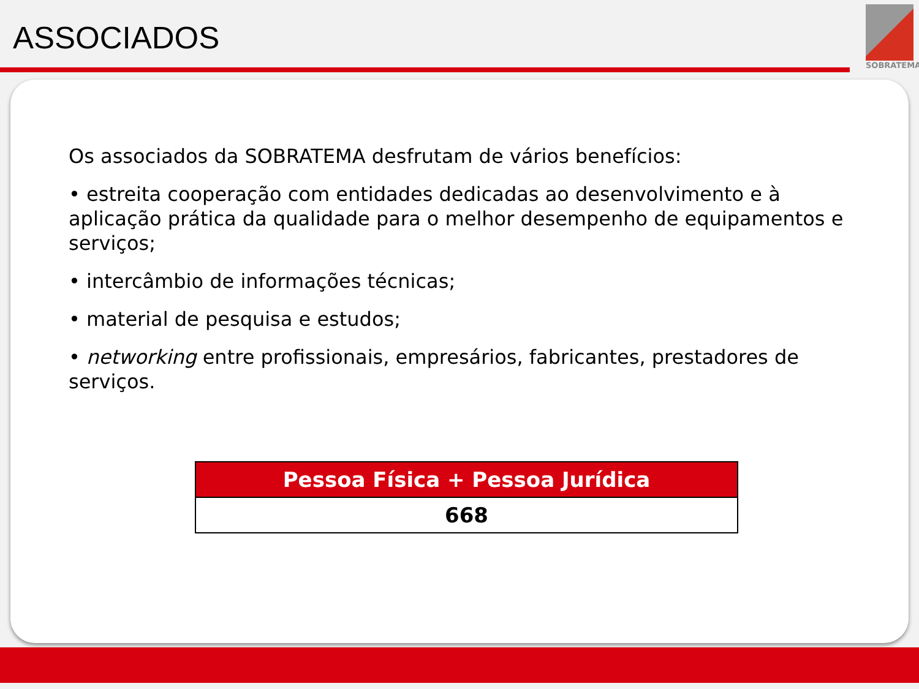ASSOCIADOS
SOBRATEMA
Os associados da SOBRATEMA desfrutam de vários benefícios:
• estreita cooperação com entidades dedicadas ao desenvolvimento e à aplicação prática da qualidade para o melhor desempenho de equipamentos e serviços;
• intercâmbio de informações técnicas;
• material de pesquisa e estudos;
• networking entre profissionais, empresários, fabricantes, prestadores de serviços.
| Pessoa Física + Pessoa Jurídica |
| --- |
| 668 |